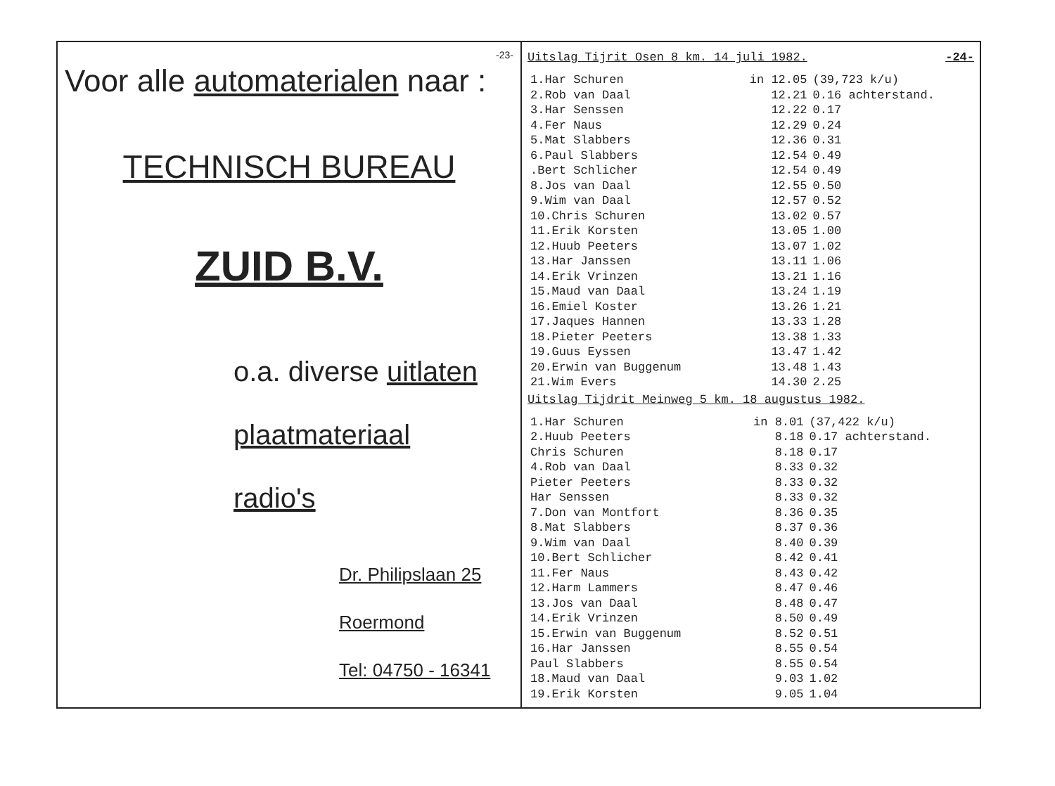-23-
Voor alle automaterialen naar :
TECHNISCH BUREAU
ZUID B.V.
o.a. diverse uitlaten
plaatmateriaal
radio's
Dr. Philipslaan 25
Roermond
Tel: 04750 - 16341
Uitslag Tijrit Osen 8 km. 14 juli 1982. -24-
| 1.Har Schuren | in 12.05 | (39,723 k/u) |
| 2.Rob van Daal | 12.21 | 0.16 achterstand. |
| 3.Har Senssen | 12.22 | 0.17 |
| 4.Fer Naus | 12.29 | 0.24 |
| 5.Mat Slabbers | 12.36 | 0.31 |
| 6.Paul Slabbers | 12.54 | 0.49 |
| .Bert Schlicher | 12.54 | 0.49 |
| 8.Jos van Daal | 12.55 | 0.50 |
| 9.Wim van Daal | 12.57 | 0.52 |
| 10.Chris Schuren | 13.02 | 0.57 |
| 11.Erik Korsten | 13.05 | 1.00 |
| 12.Huub Peeters | 13.07 | 1.02 |
| 13.Har Janssen | 13.11 | 1.06 |
| 14.Erik Vrinzen | 13.21 | 1.16 |
| 15.Maud van Daal | 13.24 | 1.19 |
| 16.Emiel Koster | 13.26 | 1.21 |
| 17.Jaques Hannen | 13.33 | 1.28 |
| 18.Pieter Peeters | 13.38 | 1.33 |
| 19.Guus Eyssen | 13.47 | 1.42 |
| 20.Erwin van Buggenum | 13.48 | 1.43 |
| 21.Wim Evers | 14.30 | 2.25 |
Uitslag Tijdrit Meinweg 5 km. 18 augustus 1982.
| 1.Har Schuren | in 8.01 | (37,422 k/u) |
| 2.Huub Peeters | 8.18 | 0.17 achterstand. |
| Chris Schuren | 8.18 | 0.17 |
| 4.Rob van Daal | 8.33 | 0.32 |
| Pieter Peeters | 8.33 | 0.32 |
| Har Senssen | 8.33 | 0.32 |
| 7.Don van Montfort | 8.36 | 0.35 |
| 8.Mat Slabbers | 8.37 | 0.36 |
| 9.Wim van Daal | 8.40 | 0.39 |
| 10.Bert Schlicher | 8.42 | 0.41 |
| 11.Fer Naus | 8.43 | 0.42 |
| 12.Harm Lammers | 8.47 | 0.46 |
| 13.Jos van Daal | 8.48 | 0.47 |
| 14.Erik Vrinzen | 8.50 | 0.49 |
| 15.Erwin van Buggenum | 8.52 | 0.51 |
| 16.Har Janssen | 8.55 | 0.54 |
| Paul Slabbers | 8.55 | 0.54 |
| 18.Maud van Daal | 9.03 | 1.02 |
| 19.Erik Korsten | 9.05 | 1.04 |